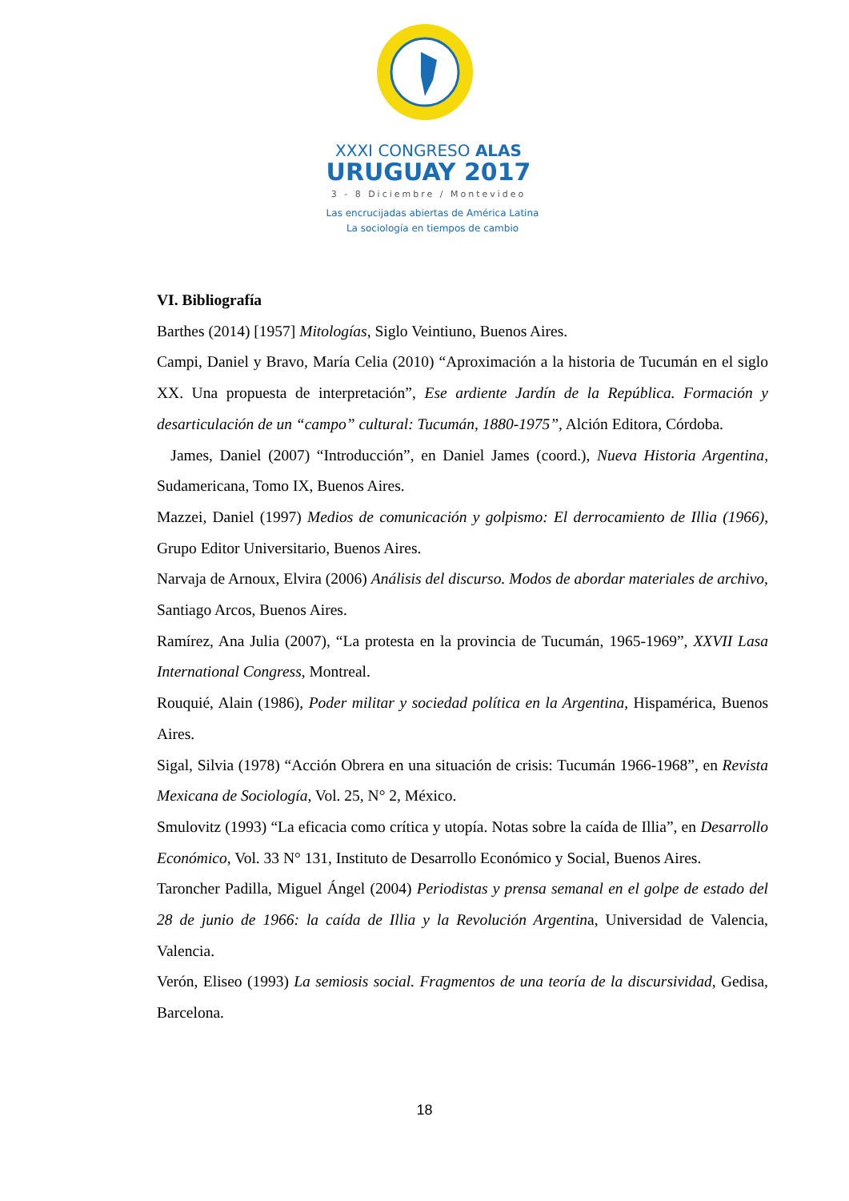XXXI CONGRESO ALAS
URUGUAY 2017
3 - 8 Diciembre / Montevideo
Las encrucijadas abiertas de América Latina
La sociología en tiempos de cambio
VI. Bibliografía
Barthes (2014) [1957] Mitologías, Siglo Veintiuno, Buenos Aires.
Campi, Daniel y Bravo, María Celia (2010) “Aproximación a la historia de Tucumán en el siglo XX. Una propuesta de interpretación”, Ese ardiente Jardín de la República. Formación y desarticulación de un “campo” cultural: Tucumán, 1880-1975”, Alción Editora, Córdoba.
James, Daniel (2007) “Introducción”, en Daniel James (coord.), Nueva Historia Argentina, Sudamericana, Tomo IX, Buenos Aires.
Mazzei, Daniel (1997) Medios de comunicación y golpismo: El derrocamiento de Illia (1966), Grupo Editor Universitario, Buenos Aires.
Narvaja de Arnoux, Elvira (2006) Análisis del discurso. Modos de abordar materiales de archivo, Santiago Arcos, Buenos Aires.
Ramírez, Ana Julia (2007), “La protesta en la provincia de Tucumán, 1965-1969”, XXVII Lasa International Congress, Montreal.
Rouquié, Alain (1986), Poder militar y sociedad política en la Argentina, Hispamérica, Buenos Aires.
Sigal, Silvia (1978) “Acción Obrera en una situación de crisis: Tucumán 1966-1968”, en Revista Mexicana de Sociología, Vol. 25, N° 2, México.
Smulovitz (1993) “La eficacia como crítica y utopía. Notas sobre la caída de Illia”, en Desarrollo Económico, Vol. 33 N° 131, Instituto de Desarrollo Económico y Social, Buenos Aires.
Taroncher Padilla, Miguel Ángel (2004) Periodistas y prensa semanal en el golpe de estado del 28 de junio de 1966: la caída de Illia y la Revolución Argentina, Universidad de Valencia, Valencia.
Verón, Eliseo (1993) La semiosis social. Fragmentos de una teoría de la discursividad, Gedisa, Barcelona.
18